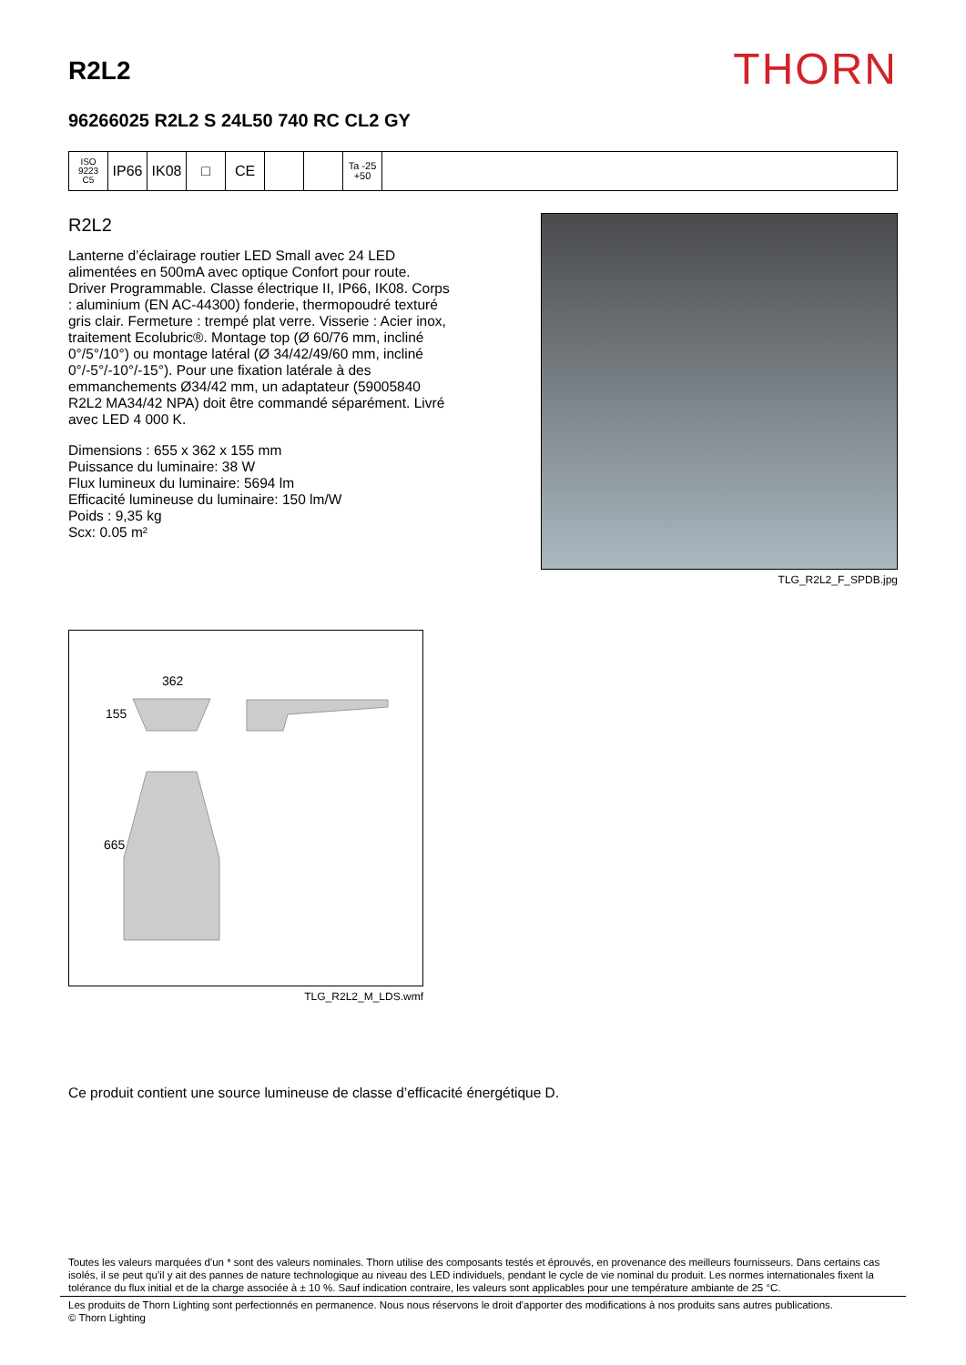R2L2
THORN
96266025 R2L2 S 24L50 740 RC CL2 GY
ISO 9223
C5
IP66 IK08 □ CE
Ta -25
+50
R2L2
Lanterne d’éclairage routier LED Small avec 24 LED alimentées en 500mA avec optique Confort pour route. Driver Programmable. Classe électrique II, IP66, IK08. Corps : aluminium (EN AC-44300) fonderie, thermopoudré texturé gris clair. Fermeture : trempé plat verre. Visserie : Acier inox, traitement Ecolubric®. Montage top (Ø 60/76 mm, incliné 0°/5°/10°) ou montage latéral (Ø 34/42/49/60 mm, incliné 0°/-5°/-10°/-15°). Pour une fixation latérale à des emmanchements Ø34/42 mm, un adaptateur (59005840 R2L2 MA34/42 NPA) doit être commandé séparément. Livré avec LED 4 000 K.
Dimensions : 655 x 362 x 155 mm
Puissance du luminaire: 38 W
Flux lumineux du luminaire: 5694 lm
Efficacité lumineuse du luminaire: 150 lm/W
Poids : 9,35 kg
Scx: 0.05 m²
TLG_R2L2_F_SPDB.jpg
362
155
665
TLG_R2L2_M_LDS.wmf
Ce produit contient une source lumineuse de classe d’efficacité énergétique D.
Toutes les valeurs marquées d'un * sont des valeurs nominales. Thorn utilise des composants testés et éprouvés, en provenance des meilleurs fournisseurs. Dans certains cas isolés, il se peut qu’il y ait des pannes de nature technologique au niveau des LED individuels, pendant le cycle de vie nominal du produit. Les normes internationales fixent la tolérance du flux initial et de la charge associée à ± 10 %. Sauf indication contraire, les valeurs sont applicables pour une température ambiante de 25 °C.
Les produits de Thorn Lighting sont perfectionnés en permanence. Nous nous réservons le droit d'apporter des modifications à nos produits sans autres publications.
© Thorn Lighting